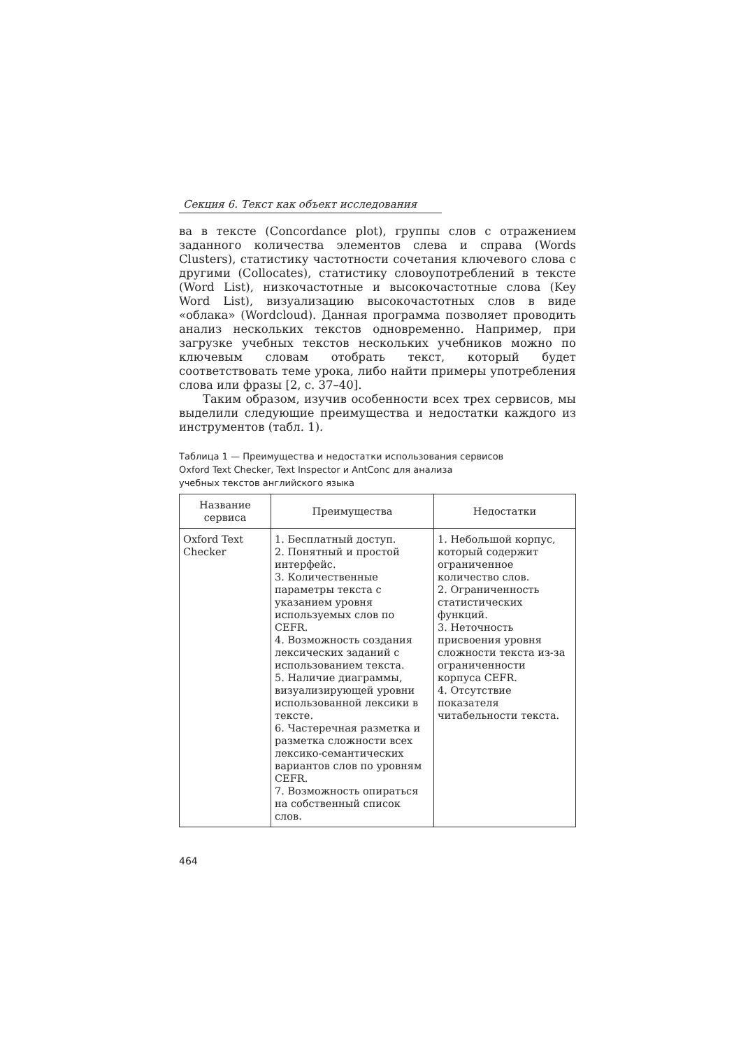Секция 6. Текст как объект исследования
ва в тексте (Concordance plot), группы слов с отражением заданного количества элементов слева и справа (Words Clusters), статистику частотности сочетания ключевого слова с другими (Collocates), статистику словоупотреблений в тексте (Word List), низкочастотные и высокочастотные слова (Key Word List), визуализацию высокочастотных слов в виде «облака» (Wordcloud). Данная программа позволяет проводить анализ нескольких текстов одновременно. Например, при загрузке учебных текстов нескольких учебников можно по ключевым словам отобрать текст, который будет соответствовать теме урока, либо найти примеры употребления слова или фразы [2, с. 37–40].
Таким образом, изучив особенности всех трех сервисов, мы выделили следующие преимущества и недостатки каждого из инструментов (табл. 1).
Таблица 1 — Преимущества и недостатки использования сервисов
Oxford Text Checker, Text Inspector и AntConc для анализа
учебных текстов английского языка
| Название сервиса | Преимущества | Недостатки |
| --- | --- | --- |
| Oxford Text Checker | 1. Бесплатный доступ. 2. Понятный и простой интерфейс. 3. Количественные параметры текста с указанием уровня используемых слов по CEFR. 4. Возможность создания лексических заданий с использованием текста. 5. Наличие диаграммы, визуализирующей уровни использованной лексики в тексте. 6. Частеречная разметка и разметка сложности всех лексико-семантических вариантов слов по уровням CEFR. 7. Возможность опираться на собственный список слов. | 1. Небольшой корпус, который содержит ограниченное количество слов. 2. Ограниченность статистических функций. 3. Неточность присвоения уровня сложности текста из-за ограниченности корпуса CEFR. 4. Отсутствие показателя читабельности текста. |
464